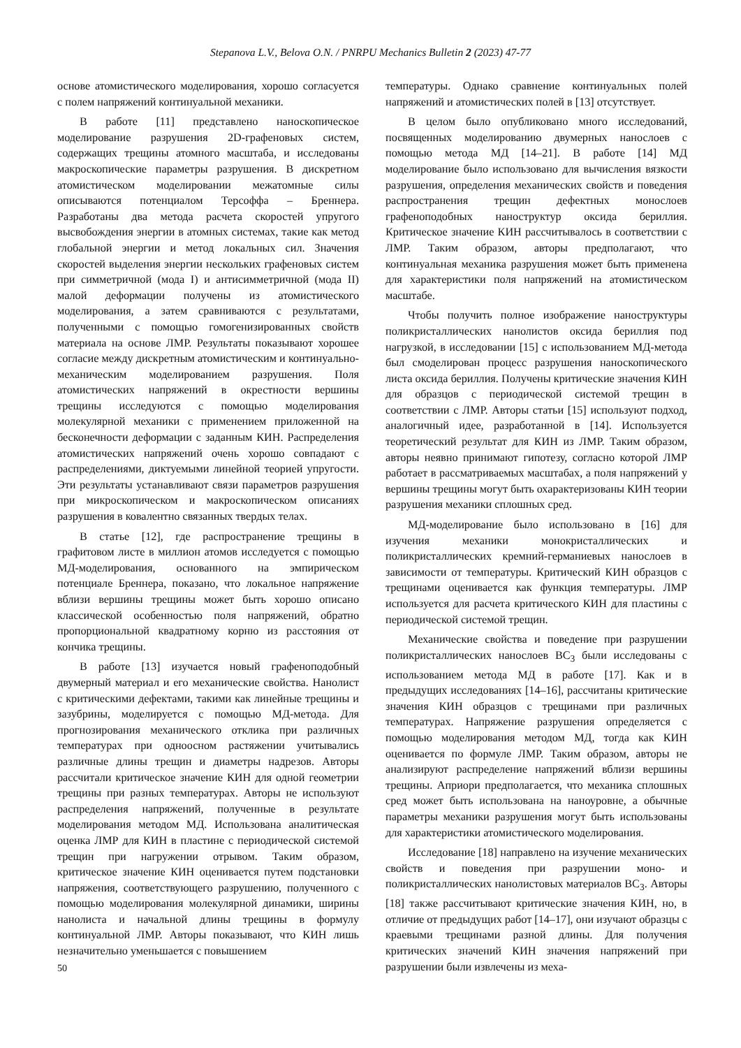Stepanova L.V., Belova O.N. / PNRPU Mechanics Bulletin 2 (2023) 47-77
основе атомистического моделирования, хорошо согласуется с полем напряжений континуальной механики.
В работе [11] представлено наноскопическое моделирование разрушения 2D-графеновых систем, содержащих трещины атомного масштаба, и исследованы макроскопические параметры разрушения. В дискретном атомистическом моделировании межатомные силы описываются потенциалом Терсоффа – Бреннера. Разработаны два метода расчета скоростей упругого высвобождения энергии в атомных системах, такие как метод глобальной энергии и метод локальных сил. Значения скоростей выделения энергии нескольких графеновых систем при симметричной (мода I) и антисимметричной (мода II) малой деформации получены из атомистического моделирования, а затем сравниваются с результатами, полученными с помощью гомогенизированных свойств материала на основе ЛМР. Результаты показывают хорошее согласие между дискретным атомистическим и континуально-механическим моделированием разрушения. Поля атомистических напряжений в окрестности вершины трещины исследуются с помощью моделирования молекулярной механики с применением приложенной на бесконечности деформации с заданным КИН. Распределения атомистических напряжений очень хорошо совпадают с распределениями, диктуемыми линейной теорией упругости. Эти результаты устанавливают связи параметров разрушения при микроскопическом и макроскопическом описаниях разрушения в ковалентно связанных твердых телах.
В статье [12], где распространение трещины в графитовом листе в миллион атомов исследуется с помощью МД-моделирования, основанного на эмпирическом потенциале Бреннера, показано, что локальное напряжение вблизи вершины трещины может быть хорошо описано классической особенностью поля напряжений, обратно пропорциональной квадратному корню из расстояния от кончика трещины.
В работе [13] изучается новый графеноподобный двумерный материал и его механические свойства. Нанолист с критическими дефектами, такими как линейные трещины и зазубрины, моделируется с помощью МД-метода. Для прогнозирования механического отклика при различных температурах при одноосном растяжении учитывались различные длины трещин и диаметры надрезов. Авторы рассчитали критическое значение КИН для одной геометрии трещины при разных температурах. Авторы не используют распределения напряжений, полученные в результате моделирования методом МД. Использована аналитическая оценка ЛМР для КИН в пластине с периодической системой трещин при нагружении отрывом. Таким образом, критическое значение КИН оценивается путем подстановки напряжения, соответствующего разрушению, полученного с помощью моделирования молекулярной динамики, ширины нанолиста и начальной длины трещины в формулу континуальной ЛМР. Авторы показывают, что КИН лишь незначительно уменьшается с повышением
температуры. Однако сравнение континуальных полей напряжений и атомистических полей в [13] отсутствует.
В целом было опубликовано много исследований, посвященных моделированию двумерных нанослоев с помощью метода МД [14–21]. В работе [14] МД моделирование было использовано для вычисления вязкости разрушения, определения механических свойств и поведения распространения трещин дефектных монослоев графеноподобных наноструктур оксида бериллия. Критическое значение КИН рассчитывалось в соответствии с ЛМР. Таким образом, авторы предполагают, что континуальная механика разрушения может быть применена для характеристики поля напряжений на атомистическом масштабе.
Чтобы получить полное изображение наноструктуры поликристаллических нанолистов оксида бериллия под нагрузкой, в исследовании [15] с использованием МД-метода был смоделирован процесс разрушения наноскопического листа оксида бериллия. Получены критические значения КИН для образцов с периодической системой трещин в соответствии с ЛМР. Авторы статьи [15] используют подход, аналогичный идее, разработанной в [14]. Используется теоретический результат для КИН из ЛМР. Таким образом, авторы неявно принимают гипотезу, согласно которой ЛМР работает в рассматриваемых масштабах, а поля напряжений у вершины трещины могут быть охарактеризованы КИН теории разрушения механики сплошных сред.
МД-моделирование было использовано в [16] для изучения механики монокристаллических и поликристаллических кремний-германиевых нанослоев в зависимости от температуры. Критический КИН образцов с трещинами оценивается как функция температуры. ЛМР используется для расчета критического КИН для пластины с периодической системой трещин.
Механические свойства и поведение при разрушении поликристаллических нанослоев BC<sub>3</sub> были исследованы с использованием метода МД в работе [17]. Как и в предыдущих исследованиях [14–16], рассчитаны критические значения КИН образцов с трещинами при различных температурах. Напряжение разрушения определяется с помощью моделирования методом МД, тогда как КИН оценивается по формуле ЛМР. Таким образом, авторы не анализируют распределение напряжений вблизи вершины трещины. Априори предполагается, что механика сплошных сред может быть использована на наноуровне, а обычные параметры механики разрушения могут быть использованы для характеристики атомистического моделирования.
Исследование [18] направлено на изучение механических свойств и поведения при разрушении моно- и поликристаллических нанолистовых материалов BC<sub>3</sub>. Авторы [18] также рассчитывают критические значения КИН, но, в отличие от предыдущих работ [14–17], они изучают образцы с краевыми трещинами разной длины. Для получения критических значений КИН значения напряжений при разрушении были извлечены из меха-
50